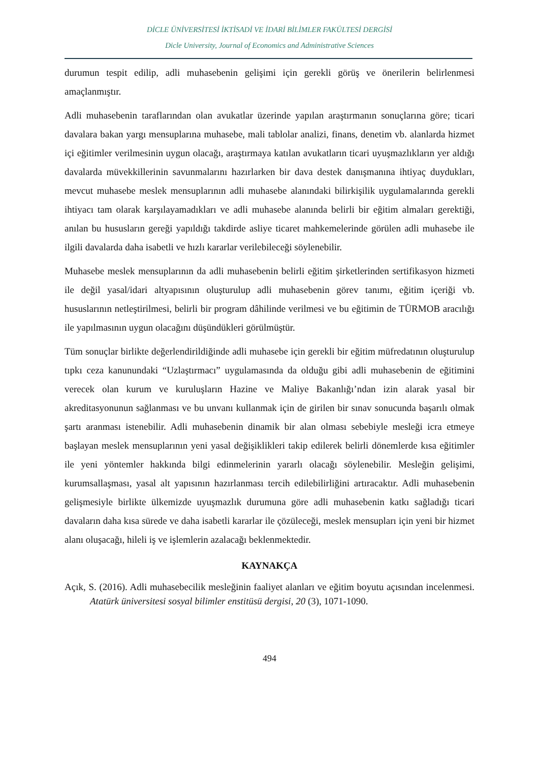DİCLE ÜNİVERSİTESİ İKTİSADİ VE İDARİ BİLİMLER FAKÜLTESİ DERGİSİ
Dicle University, Journal of Economics and Administrative Sciences
durumun tespit edilip, adli muhasebenin gelişimi için gerekli görüş ve önerilerin belirlenmesi amaçlanmıştır.
Adli muhasebenin taraflarından olan avukatlar üzerinde yapılan araştırmanın sonuçlarına göre; ticari davalara bakan yargı mensuplarına muhasebe, mali tablolar analizi, finans, denetim vb. alanlarda hizmet içi eğitimler verilmesinin uygun olacağı, araştırmaya katılan avukatların ticari uyuşmazlıkların yer aldığı davalarda müvekkillerinin savunmalarını hazırlarken bir dava destek danışmanına ihtiyaç duydukları, mevcut muhasebe meslek mensuplarının adli muhasebe alanındaki bilirkişilik uygulamalarında gerekli ihtiyacı tam olarak karşılayamadıkları ve adli muhasebe alanında belirli bir eğitim almaları gerektiği, anılan bu hususların gereği yapıldığı takdirde asliye ticaret mahkemelerinde görülen adli muhasebe ile ilgili davalarda daha isabetli ve hızlı kararlar verilebileceği söylenebilir.
Muhasebe meslek mensuplarının da adli muhasebenin belirli eğitim şirketlerinden sertifikasyon hizmeti ile değil yasal/idari altyapısının oluşturulup adli muhasebenin görev tanımı, eğitim içeriği vb. hususlarının netleştirilmesi, belirli bir program dâhilinde verilmesi ve bu eğitimin de TÜRMOB aracılığı ile yapılmasının uygun olacağını düşündükleri görülmüştür.
Tüm sonuçlar birlikte değerlendirildiğinde adli muhasebe için gerekli bir eğitim müfredatının oluşturulup tıpkı ceza kanunundaki “Uzlaştırmacı” uygulamasında da olduğu gibi adli muhasebenin de eğitimini verecek olan kurum ve kuruluşların Hazine ve Maliye Bakanlığı’ndan izin alarak yasal bir akreditasyonunun sağlanması ve bu unvanı kullanmak için de girilen bir sınav sonucunda başarılı olmak şartı aranması istenebilir. Adli muhasebenin dinamik bir alan olması sebebiyle mesleği icra etmeye başlayan meslek mensuplarının yeni yasal değişiklikleri takip edilerek belirli dönemlerde kısa eğitimler ile yeni yöntemler hakkında bilgi edinmelerinin yararlı olacağı söylenebilir. Mesleğin gelişimi, kurumsallaşması, yasal alt yapısının hazırlanması tercih edilebilirliğini artıracaktır. Adli muhasebenin gelişmesiyle birlikte ülkemizde uyuşmazlık durumuna göre adli muhasebenin katkı sağladığı ticari davaların daha kısa sürede ve daha isabetli kararlar ile çözüleceği, meslek mensupları için yeni bir hizmet alanı oluşacağı, hileli iş ve işlemlerin azalacağı beklenmektedir.
KAYNAKÇA
Açık, S. (2016). Adli muhasebecilik mesleğinin faaliyet alanları ve eğitim boyutu açısından incelenmesi. Atatürk üniversitesi sosyal bilimler enstitüsü dergisi, 20 (3), 1071-1090.
494